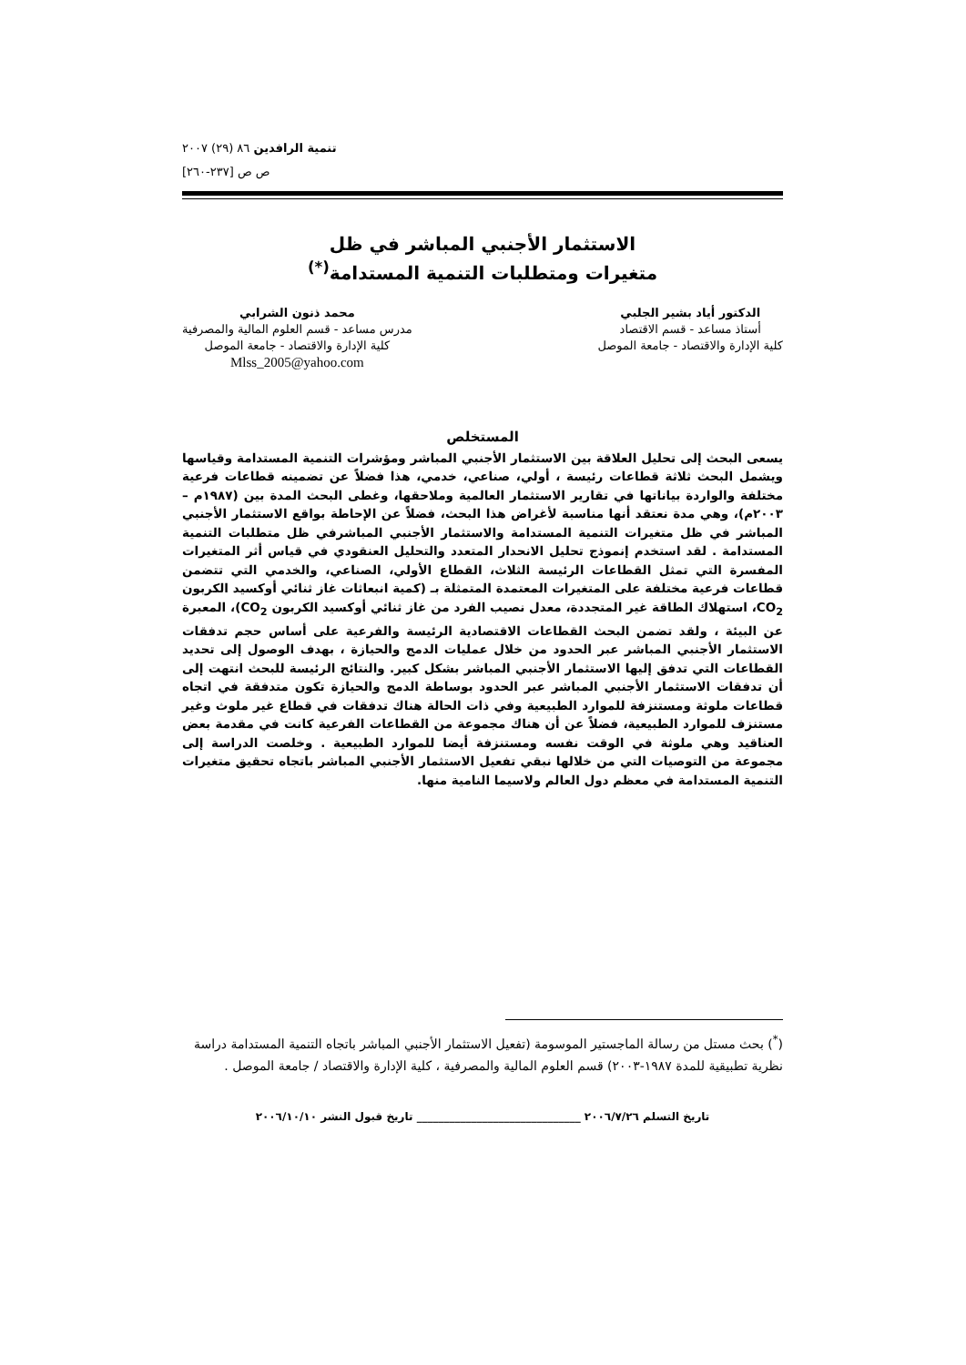تنمية الرافدين ٨٦ (٢٩) ٢٠٠٧
ص ص [٢٣٧-٢٦٠]
الاستثمار الأجنبي المباشر في ظل
متغيرات ومتطلبات التنمية المستدامة<sup>(*)</sup>
الدكتور أياد بشير الجلبي
أستاذ مساعد - قسم الاقتصاد
كلية الإدارة والاقتصاد - جامعة الموصل
محمد ذنون الشرابي
مدرس مساعد - قسم العلوم المالية والمصرفية
كلية الإدارة والاقتصاد - جامعة الموصل
Mlss_2005@yahoo.com
المستخلص
يسعى البحث إلى تحليل العلاقة بين الاستثمار الأجنبي المباشر ومؤشرات التنمية المستدامة وقياسها ويشمل البحث ثلاثة قطاعات رئيسة ، أولي، صناعي، خدمي، هذا فضلاً عن تضمينه قطاعات فرعية مختلفة والواردة بياناتها في تقارير الاستثمار العالمية وملاحقها، وغطى البحث المدة بين (١٩٨٧م – ٢٠٠٣م)، وهي مدة نعتقد أنها مناسبة لأغراض هذا البحث، فضلاً عن الإحاطة بواقع الاستثمار الأجنبي المباشر في ظل متغيرات التنمية المستدامة والاستثمار الأجنبي المباشرفي ظل متطلبات التنمية المستدامة . لقد استخدم إنموذج تحليل الانحدار المتعدد والتحليل العنقودي في قياس أثر المتغيرات المفسرة التي تمثل القطاعات الرئيسة الثلاث، القطاع الأولي، الصناعي، والخدمي التي تتضمن قطاعات فرعية مختلفة على المتغيرات المعتمدة المتمثلة بـ (كمية انبعاثات غاز ثنائي أوكسيد الكربون CO<sub>2</sub>، استهلاك الطاقة غير المتجددة، معدل نصيب الفرد من غاز ثنائي أوكسيد الكربون CO<sub>2</sub>)، المعبرة عن البيئة ، ولقد تضمن البحث القطاعات الاقتصادية الرئيسة والفرعية على أساس حجم تدفقات الاستثمار الأجنبي المباشر عبر الحدود من خلال عمليات الدمج والحيازة ، بهدف الوصول إلى تحديد القطاعات التي تدفق إليها الاستثمار الأجنبي المباشر بشكل كبير. والنتائج الرئيسة للبحث انتهت إلى أن تدفقات الاستثمار الأجنبي المباشر عبر الحدود بوساطة الدمج والحيازة تكون متدفقة في اتجاه قطاعات ملوثة ومستنزفة للموارد الطبيعية وفي ذات الحالة هناك تدفقات في قطاع غير ملوث وغير مستنزف للموارد الطبيعية، فضلاً عن أن هناك مجموعة من القطاعات الفرعية كانت في مقدمة بعض العناقيد وهي ملوثة في الوقت نفسه ومستنزفة أيضا للموارد الطبيعية . وخلصت الدراسة إلى مجموعة من التوصيات التي من خلالها نبقي تفعيل الاستثمار الأجنبي المباشر باتجاه تحقيق متغيرات التنمية المستدامة في معظم دول العالم ولاسيما النامية منها.
(<sup>*</sup>) بحث مستل من رسالة الماجستير الموسومة (تفعيل الاستثمار الأجنبي المباشر باتجاه التنمية المستدامة دراسة نظرية تطبيقية للمدة ١٩٨٧-٢٠٠٣) قسم العلوم المالية والمصرفية ، كلية الإدارة والاقتصاد / جامعة الموصل .
تاريخ التسلم ٢٠٠٦/٧/٢٦ ______________________________ تاريخ قبول النشر ٢٠٠٦/١٠/١٠